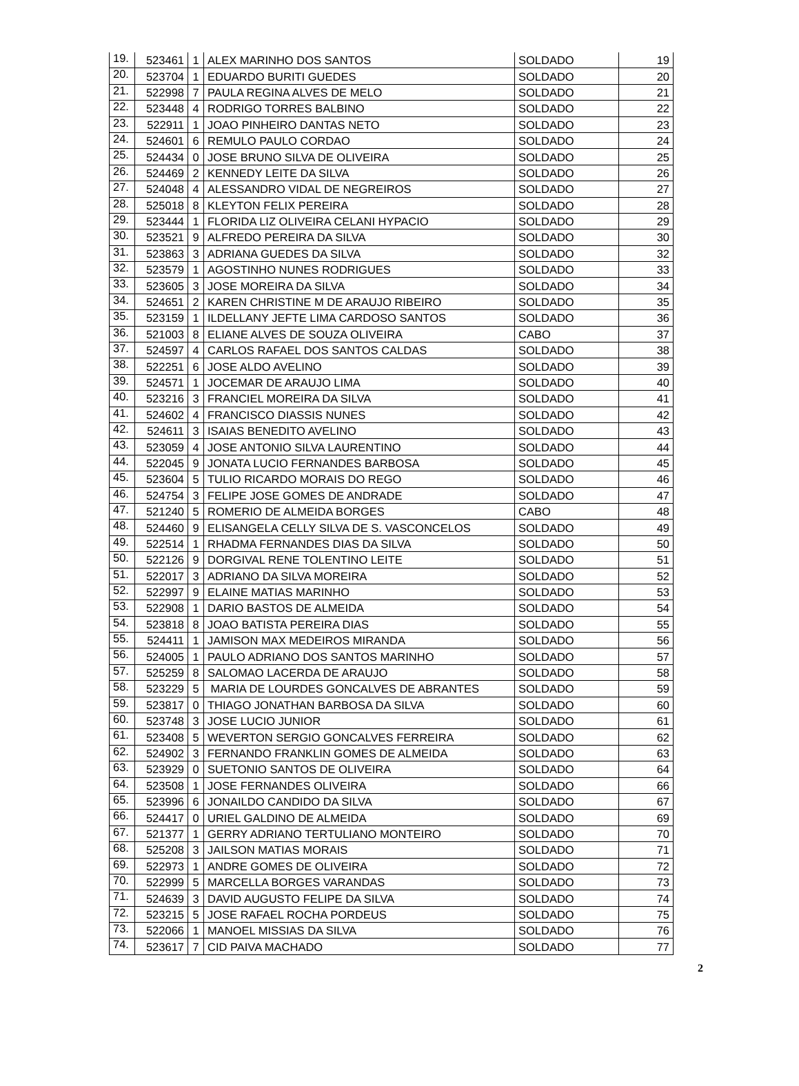| 19. | 523461 | 1 | ALEX MARINHO DOS SANTOS | SOLDADO | 19 |
| 20. | 523704 | 1 | EDUARDO BURITI GUEDES | SOLDADO | 20 |
| 21. | 522998 | 7 | PAULA REGINA ALVES DE MELO | SOLDADO | 21 |
| 22. | 523448 | 4 | RODRIGO TORRES BALBINO | SOLDADO | 22 |
| 23. | 522911 | 1 | JOAO PINHEIRO DANTAS NETO | SOLDADO | 23 |
| 24. | 524601 | 6 | REMULO PAULO CORDAO | SOLDADO | 24 |
| 25. | 524434 | 0 | JOSE BRUNO SILVA DE OLIVEIRA | SOLDADO | 25 |
| 26. | 524469 | 2 | KENNEDY LEITE DA SILVA | SOLDADO | 26 |
| 27. | 524048 | 4 | ALESSANDRO VIDAL DE NEGREIROS | SOLDADO | 27 |
| 28. | 525018 | 8 | KLEYTON FELIX PEREIRA | SOLDADO | 28 |
| 29. | 523444 | 1 | FLORIDA LIZ OLIVEIRA CELANI HYPACIO | SOLDADO | 29 |
| 30. | 523521 | 9 | ALFREDO PEREIRA DA SILVA | SOLDADO | 30 |
| 31. | 523863 | 3 | ADRIANA GUEDES DA SILVA | SOLDADO | 32 |
| 32. | 523579 | 1 | AGOSTINHO NUNES RODRIGUES | SOLDADO | 33 |
| 33. | 523605 | 3 | JOSE MOREIRA DA SILVA | SOLDADO | 34 |
| 34. | 524651 | 2 | KAREN CHRISTINE M DE ARAUJO RIBEIRO | SOLDADO | 35 |
| 35. | 523159 | 1 | ILDELLANY JEFTE LIMA CARDOSO SANTOS | SOLDADO | 36 |
| 36. | 521003 | 8 | ELIANE ALVES DE SOUZA OLIVEIRA | CABO | 37 |
| 37. | 524597 | 4 | CARLOS RAFAEL DOS SANTOS CALDAS | SOLDADO | 38 |
| 38. | 522251 | 6 | JOSE ALDO AVELINO | SOLDADO | 39 |
| 39. | 524571 | 1 | JOCEMAR DE ARAUJO LIMA | SOLDADO | 40 |
| 40. | 523216 | 3 | FRANCIEL MOREIRA DA SILVA | SOLDADO | 41 |
| 41. | 524602 | 4 | FRANCISCO DIASSIS NUNES | SOLDADO | 42 |
| 42. | 524611 | 3 | ISAIAS BENEDITO AVELINO | SOLDADO | 43 |
| 43. | 523059 | 4 | JOSE ANTONIO SILVA LAURENTINO | SOLDADO | 44 |
| 44. | 522045 | 9 | JONATA LUCIO FERNANDES BARBOSA | SOLDADO | 45 |
| 45. | 523604 | 5 | TULIO RICARDO MORAIS DO REGO | SOLDADO | 46 |
| 46. | 524754 | 3 | FELIPE JOSE GOMES DE ANDRADE | SOLDADO | 47 |
| 47. | 521240 | 5 | ROMERIO DE ALMEIDA BORGES | CABO | 48 |
| 48. | 524460 | 9 | ELISANGELA CELLY SILVA DE S. VASCONCELOS | SOLDADO | 49 |
| 49. | 522514 | 1 | RHADMA FERNANDES DIAS DA SILVA | SOLDADO | 50 |
| 50. | 522126 | 9 | DORGIVAL RENE TOLENTINO LEITE | SOLDADO | 51 |
| 51. | 522017 | 3 | ADRIANO DA SILVA MOREIRA | SOLDADO | 52 |
| 52. | 522997 | 9 | ELAINE MATIAS MARINHO | SOLDADO | 53 |
| 53. | 522908 | 1 | DARIO BASTOS DE ALMEIDA | SOLDADO | 54 |
| 54. | 523818 | 8 | JOAO BATISTA PEREIRA DIAS | SOLDADO | 55 |
| 55. | 524411 | 1 | JAMISON MAX MEDEIROS MIRANDA | SOLDADO | 56 |
| 56. | 524005 | 1 | PAULO ADRIANO DOS SANTOS MARINHO | SOLDADO | 57 |
| 57. | 525259 | 8 | SALOMAO LACERDA DE ARAUJO | SOLDADO | 58 |
| 58. | 523229 | 5 | MARIA DE LOURDES GONCALVES DE ABRANTES | SOLDADO | 59 |
| 59. | 523817 | 0 | THIAGO JONATHAN BARBOSA DA SILVA | SOLDADO | 60 |
| 60. | 523748 | 3 | JOSE LUCIO JUNIOR | SOLDADO | 61 |
| 61. | 523408 | 5 | WEVERTON SERGIO GONCALVES FERREIRA | SOLDADO | 62 |
| 62. | 524902 | 3 | FERNANDO FRANKLIN GOMES DE ALMEIDA | SOLDADO | 63 |
| 63. | 523929 | 0 | SUETONIO SANTOS DE OLIVEIRA | SOLDADO | 64 |
| 64. | 523508 | 1 | JOSE FERNANDES OLIVEIRA | SOLDADO | 66 |
| 65. | 523996 | 6 | JONAILDO CANDIDO DA SILVA | SOLDADO | 67 |
| 66. | 524417 | 0 | URIEL GALDINO DE ALMEIDA | SOLDADO | 69 |
| 67. | 521377 | 1 | GERRY ADRIANO TERTULIANO MONTEIRO | SOLDADO | 70 |
| 68. | 525208 | 3 | JAILSON MATIAS MORAIS | SOLDADO | 71 |
| 69. | 522973 | 1 | ANDRE GOMES DE OLIVEIRA | SOLDADO | 72 |
| 70. | 522999 | 5 | MARCELLA BORGES VARANDAS | SOLDADO | 73 |
| 71. | 524639 | 3 | DAVID AUGUSTO FELIPE DA SILVA | SOLDADO | 74 |
| 72. | 523215 | 5 | JOSE RAFAEL ROCHA PORDEUS | SOLDADO | 75 |
| 73. | 522066 | 1 | MANOEL MISSIAS DA SILVA | SOLDADO | 76 |
| 74. | 523617 | 7 | CID PAIVA MACHADO | SOLDADO | 77 |
2